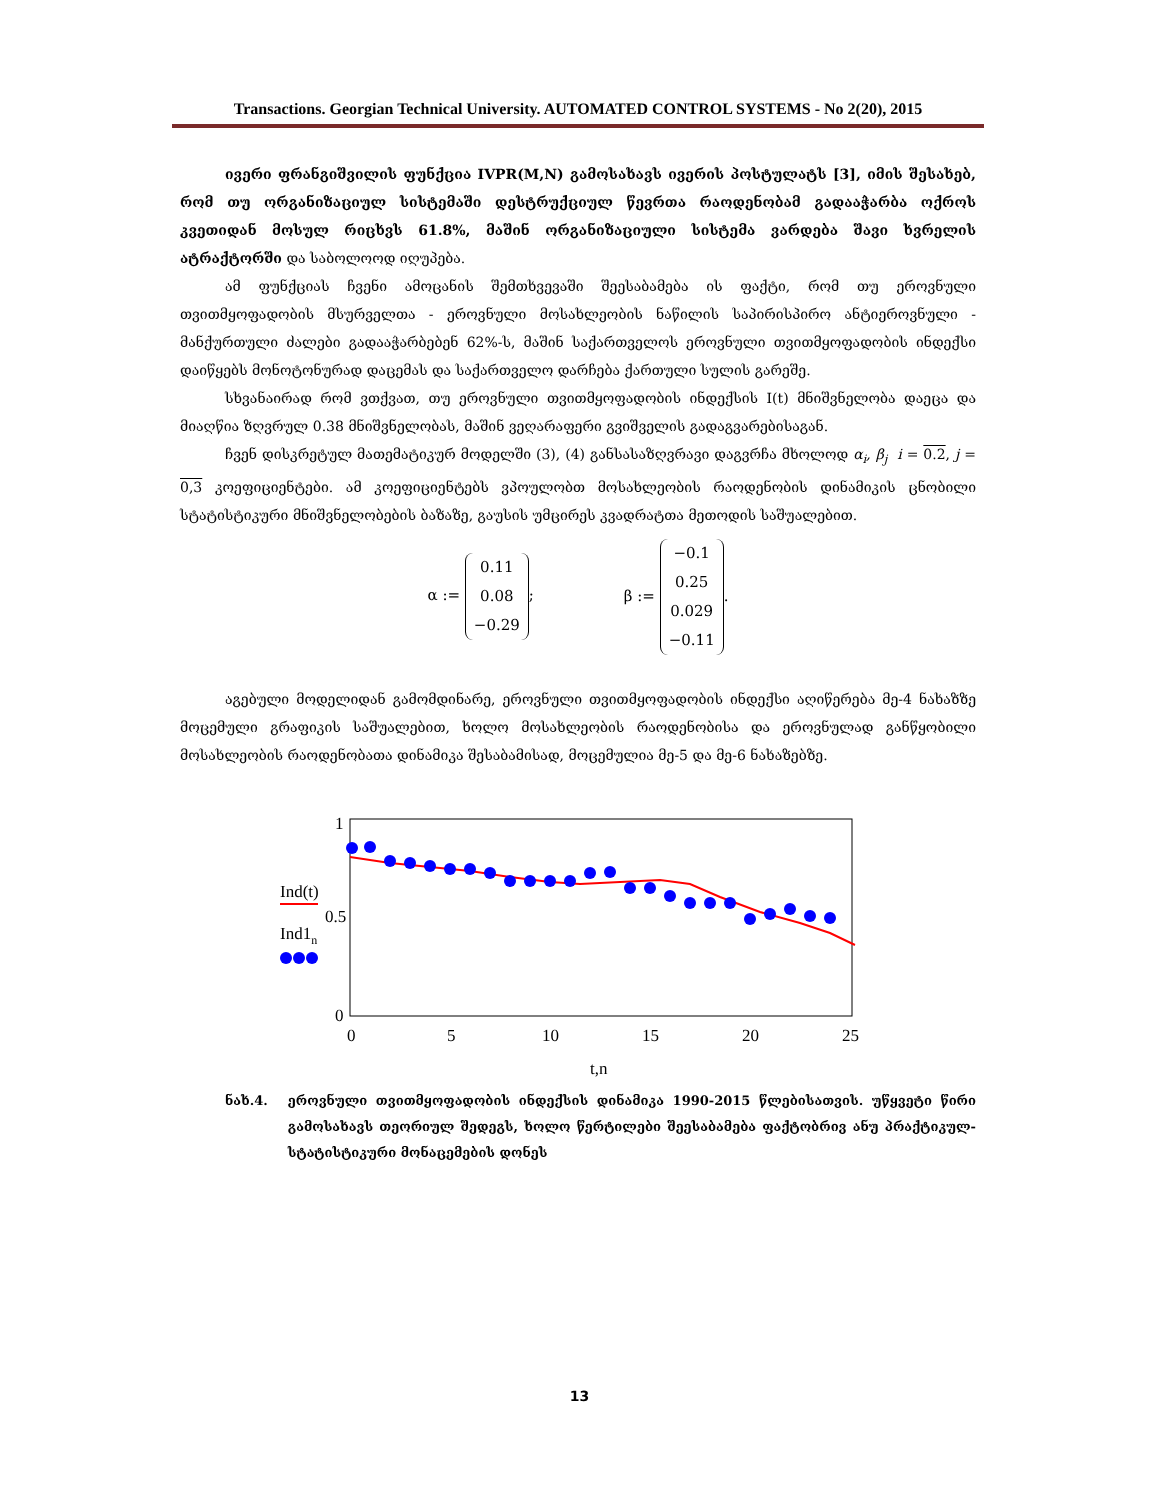Transactions. Georgian Technical University. AUTOMATED CONTROL SYSTEMS - No 2(20), 2015
ივერი ფრანგიშვილის ფუნქცია IVPR(M,N) გამოსახავს ივერის პოსტულატს [3], იმის შესახებ, რომ თუ ორგანიზაციულ სისტემაში დესტრუქციულ წევრთა რაოდენობამ გადააჭარბა ოქროს კვეთიდან მოსულ რიცხვს 61.8%, მაშინ ორგანიზაციული სისტემა ვარდება შავი ხვრელის ატრაქტორში და საბოლოოდ იღუპება.
ამ ფუნქციას ჩვენი ამოცანის შემთხვევაში შეესაბამება ის ფაქტი, რომ თუ ეროვნული თვითმყოფადობის მსურველთა - ეროვნული მოსახლეობის ნაწილის საპირისპირო ანტიეროვნული - მანქურთული ძალები გადააჭარბებენ 62%-ს, მაშინ საქართველოს ეროვნული თვითმყოფადობის ინდექსი დაიწყებს მონოტონურად დაცემას და საქართველო დარჩება ქართული სულის გარეშე.
სხვანაირად რომ ვთქვათ, თუ ეროვნული თვითმყოფადობის ინდექსის I(t) მნიშვნელობა დაეცა და მიაღწია ზღვრულ 0.38 მნიშვნელობას, მაშინ ვეღარაფერი გვიშველის გადაგვარებისაგან.
ჩვენ დისკრეტულ მათემატიკურ მოდელში (3), (4) განსასაზღვრავი დაგვრჩა მხოლოდ α<sub>i</sub>, β<sub>j</sub> i = 0.2, j = 0,3 კოეფიციენტები. ამ კოეფიციენტებს ვპოულობთ მოსახლეობის რაოდენობის დინამიკის ცნობილი სტატისტიკური მნიშვნელობების ბაზაზე, გაუსის უმცირეს კვადრატთა მეთოდის საშუალებით.
α := 0.11
0.08
−0.29;
β := −0.1
0.25
0.029
−0.11.
აგებული მოდელიდან გამომდინარე, ეროვნული თვითმყოფადობის ინდექსი აღიწერება მე-4 ნახაზზე მოცემული გრაფიკის საშუალებით, ხოლო მოსახლეობის რაოდენობისა და ეროვნულად განწყობილი მოსახლეობის რაოდენობათა დინამიკა შესაბამისად, მოცემულია მე-5 და მე-6 ნახაზებზე.
1
0.5
0
0
5
10
15
20
25
t,n
Ind(t)
Ind1n
ნახ.4. ეროვნული თვითმყოფადობის ინდექსის დინამიკა 1990-2015 წლებისათვის. უწყვეტი წირი გამოსახავს თეორიულ შედეგს, ხოლო წერტილები შეესაბამება ფაქტობრივ ანუ პრაქტიკულ-სტატისტიკური მონაცემების დონეს
13